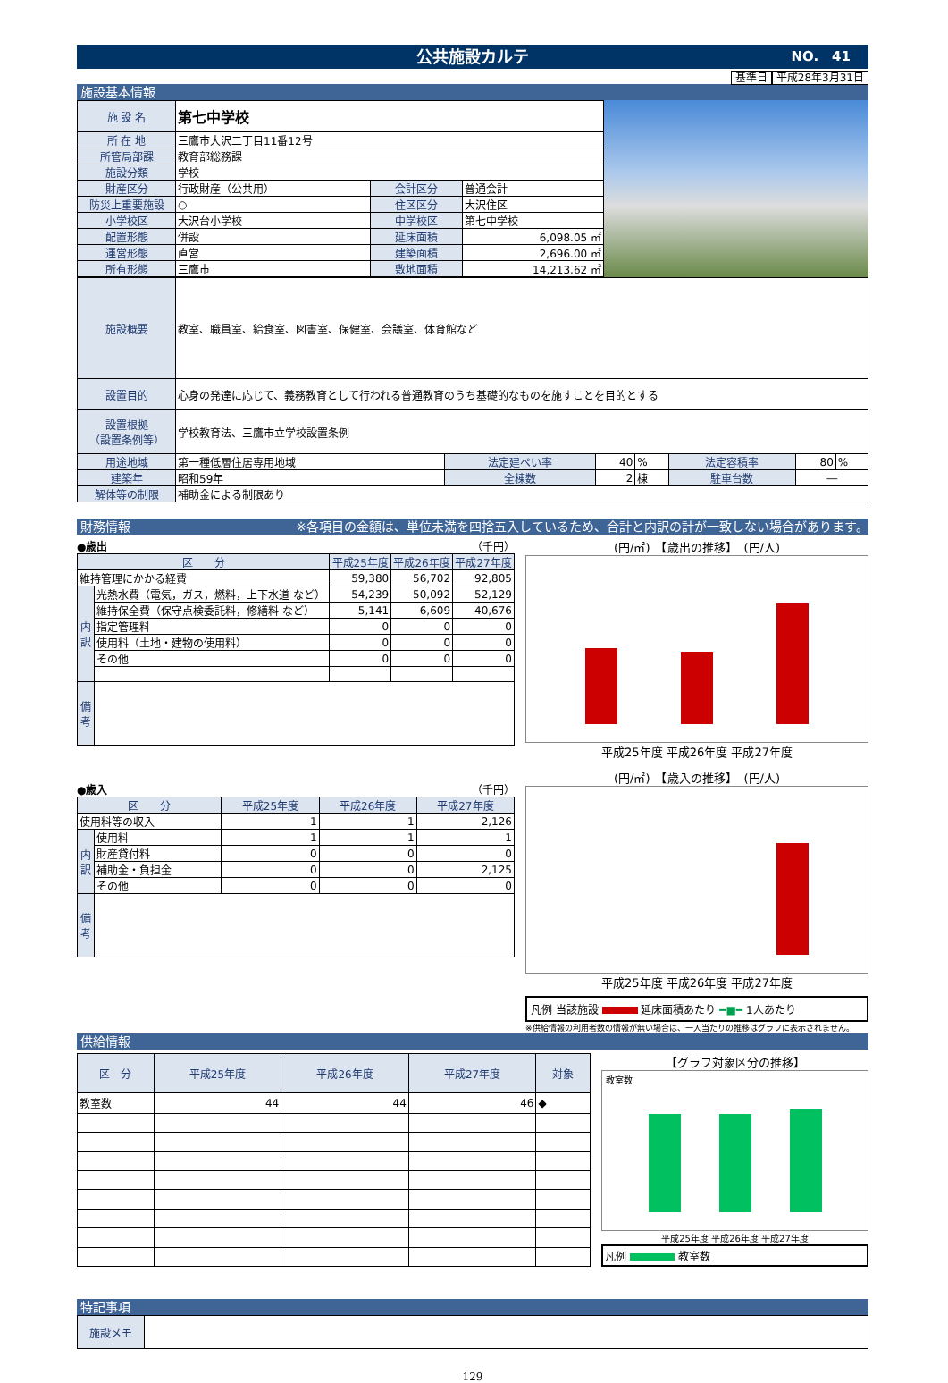公共施設カルテ NO.　41
基準日 平成28年3月31日
施設基本情報
| 施 設 名 | 第七中学校 | | |
| 所 在 地 | 三鷹市大沢二丁目11番12号 | | |
| 所管局部課 | 教育部総務課 | | |
| 施設分類 | 学校 | | |
| 財産区分 | 行政財産（公共用） | 会計区分 | 普通会計 |
| 防災上重要施設 | ○ | 住区区分 | 大沢住区 |
| 小学校区 | 大沢台小学校 | 中学校区 | 第七中学校 |
| 配置形態 | 併設 | 延床面積 | 6,098.05 ㎡ |
| 運営形態 | 直営 | 建築面積 | 2,696.00 ㎡ |
| 所有形態 | 三鷹市 | 敷地面積 | 14,213.62 ㎡ |
| 施設概要 | 教室、職員室、給食室、図書室、保健室、会議室、体育館など | | | | | | |
| 設置目的 | 心身の発達に応じて、義務教育として行われる普通教育のうち基礎的なものを施すことを目的とする | | | | | | |
| 設置根拠 （設置条例等） | 学校教育法、三鷹市立学校設置条例 | | | | | | |
| 用途地域 | 第一種低層住居専用地域 | 法定建ぺい率 | 40 | % | 法定容積率 | 80 | % |
| 建築年 | 昭和59年 | 全棟数 | 2 | 棟 | 駐車台数 | ― | |
| 解体等の制限 | 補助金による制限あり | | | | | | |
財務情報 ※各項目の金額は、単位未満を四捨五入しているため、合計と内訳の計が一致しない場合があります。
●歳出 （千円）
| 区 分 | | 平成25年度 | 平成26年度 | 平成27年度 |
| --- | --- | --- | --- | --- |
| 維持管理にかかる経費 | | 59,380 | 56,702 | 92,805 |
| 内訳 | 光熱水費（電気，ガス，燃料，上下水道 など） | 54,239 | 50,092 | 52,129 |
| | 維持保全費（保守点検委託料，修繕料 など） | 5,141 | 6,609 | 40,676 |
| | 指定管理料 | 0 | 0 | 0 |
| | 使用料（土地・建物の使用料） | 0 | 0 | 0 |
| | その他 | 0 | 0 | 0 |
| 備考 | | | | |
●歳入 （千円）
| 区 分 | | 平成25年度 | 平成26年度 | 平成27年度 |
| --- | --- | --- | --- | --- |
| 使用料等の収入 | | 1 | 1 | 2,126 |
| 内訳 | 使用料 | 1 | 1 | 1 |
| | 財産貸付料 | 0 | 0 | 0 |
| | 補助金・負担金 | 0 | 0 | 2,125 |
| | その他 | 0 | 0 | 0 |
| 備考 | | | | |
(円/㎡)　【歳出の推移】　(円/人)
平成25年度 平成26年度 平成27年度
(円/㎡)　【歳入の推移】　(円/人)
平成25年度 平成26年度 平成27年度
凡例 当該施設 延床面積あたり ━■━ 1人あたり
※供給情報の利用者数の情報が無い場合は、一人当たりの推移はグラフに表示されません。
供給情報
| 区 分 | 平成25年度 | 平成26年度 | 平成27年度 | 対象 |
| --- | --- | --- | --- | --- |
| 教室数 | 44 | 44 | 46 | ◆ |
【グラフ対象区分の推移】
教室数
平成25年度 平成26年度 平成27年度
凡例 教室数
特記事項
| 施設メモ | |
129